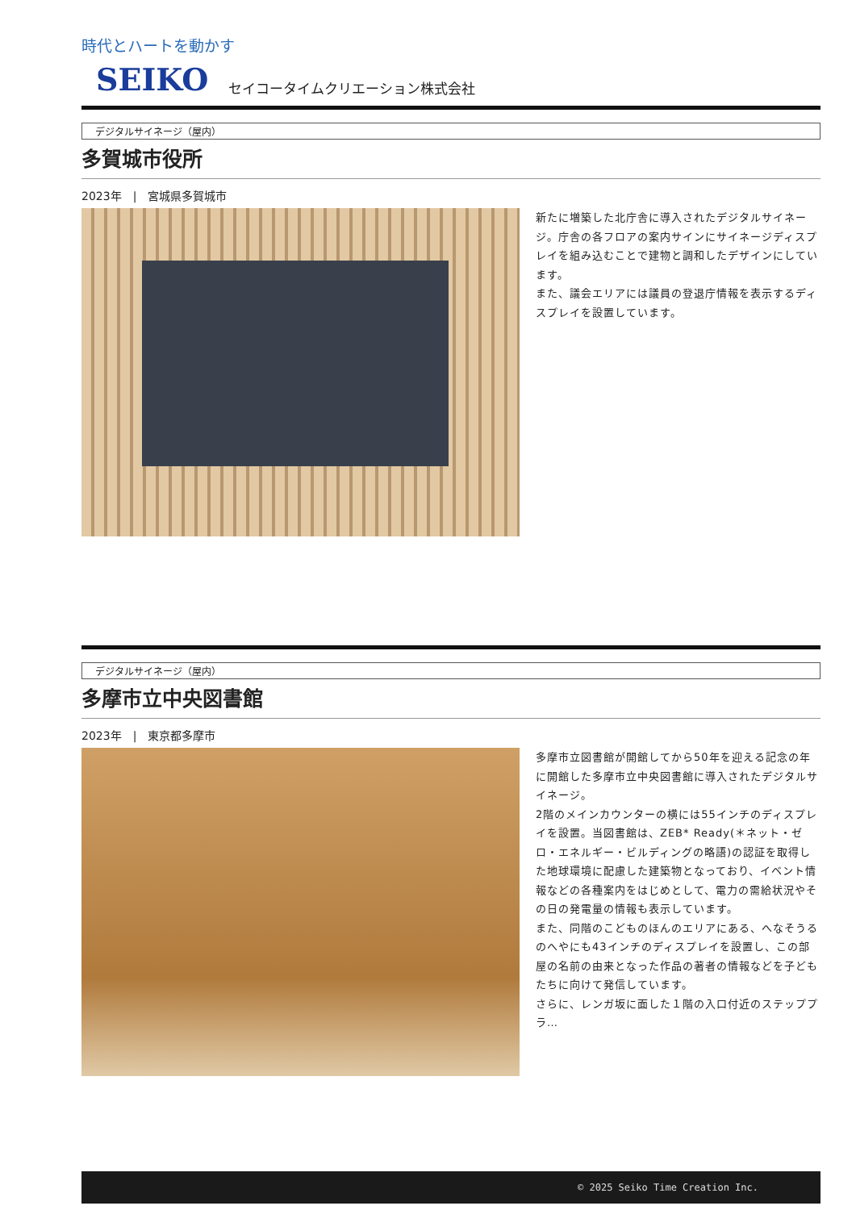時代とハートを動かす
SEIKO セイコータイムクリエーション株式会社
デジタルサイネージ（屋内）
多賀城市役所
2023年　|　宮城県多賀城市
新たに増築した北庁舎に導入されたデジタルサイネージ。庁舎の各フロアの案内サインにサイネージディスプレイを組み込むことで建物と調和したデザインにしています。
また、議会エリアには議員の登退庁情報を表示するディスプレイを設置しています。
デジタルサイネージ（屋内）
多摩市立中央図書館
2023年　|　東京都多摩市
多摩市立図書館が開館してから50年を迎える記念の年に開館した多摩市立中央図書館に導入されたデジタルサイネージ。
2階のメインカウンターの横には55インチのディスプレイを設置。当図書館は、ZEB* Ready(＊ネット・ゼロ・エネルギー・ビルディングの略語)の認証を取得した地球環境に配慮した建築物となっており、イベント情報などの各種案内をはじめとして、電力の需給状況やその日の発電量の情報も表示しています。
また、同階のこどものほんのエリアにある、へなそうるのへやにも43インチのディスプレイを設置し、この部屋の名前の由来となった作品の著者の情報などを子どもたちに向けて発信しています。
さらに、レンガ坂に面した１階の入口付近のステッププラ…
© 2025 Seiko Time Creation Inc.